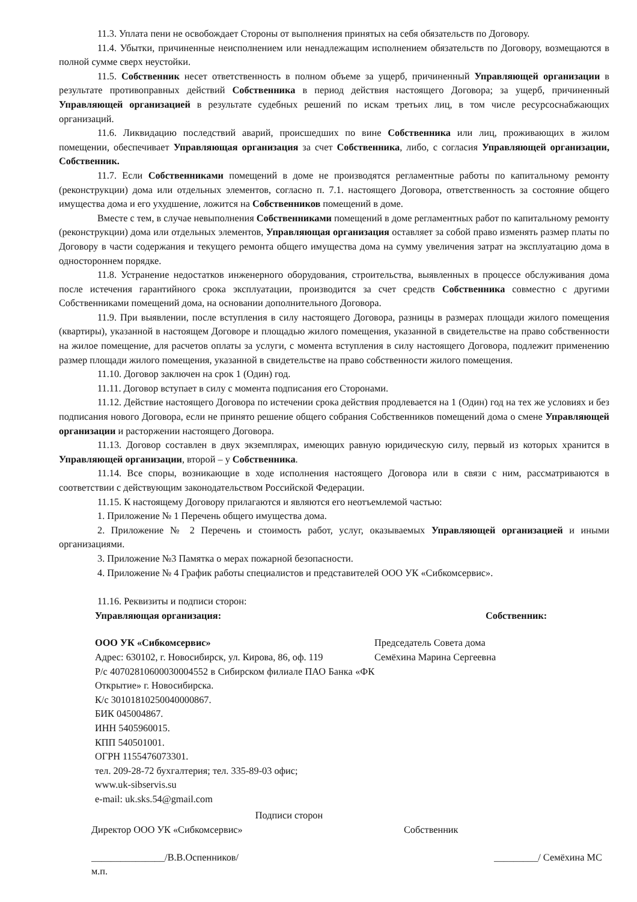11.3. Уплата пени не освобождает Стороны от выполнения принятых на себя обязательств по Договору.
11.4. Убытки, причиненные неисполнением или ненадлежащим исполнением обязательств по Договору, возмещаются в полной сумме сверх неустойки.
11.5. Собственник несет ответственность в полном объеме за ущерб, причиненный Управляющей организации в результате противоправных действий Собственника в период действия настоящего Договора; за ущерб, причиненный Управляющей организацией в результате судебных решений по искам третьих лиц, в том числе ресурсоснабжающих организаций.
11.6. Ликвидацию последствий аварий, происшедших по вине Собственника или лиц, проживающих в жилом помещении, обеспечивает Управляющая организация за счет Собственника, либо, с согласия Управляющей организации, Собственник.
11.7. Если Собственниками помещений в доме не производятся регламентные работы по капитальному ремонту (реконструкции) дома или отдельных элементов, согласно п. 7.1. настоящего Договора, ответственность за состояние общего имущества дома и его ухудшение, ложится на Собственников помещений в доме.
Вместе с тем, в случае невыполнения Собственниками помещений в доме регламентных работ по капитальному ремонту (реконструкции) дома или отдельных элементов, Управляющая организация оставляет за собой право изменять размер платы по Договору в части содержания и текущего ремонта общего имущества дома на сумму увеличения затрат на эксплуатацию дома в одностороннем порядке.
11.8. Устранение недостатков инженерного оборудования, строительства, выявленных в процессе обслуживания дома после истечения гарантийного срока эксплуатации, производится за счет средств Собственника совместно с другими Собственниками помещений дома, на основании дополнительного Договора.
11.9. При выявлении, после вступления в силу настоящего Договора, разницы в размерах площади жилого помещения (квартиры), указанной в настоящем Договоре и площадью жилого помещения, указанной в свидетельстве на право собственности на жилое помещение, для расчетов оплаты за услуги, с момента вступления в силу настоящего Договора, подлежит применению размер площади жилого помещения, указанной в свидетельстве на право собственности жилого помещения.
11.10. Договор заключен на срок 1 (Один) год.
11.11. Договор вступает в силу с момента подписания его Сторонами.
11.12. Действие настоящего Договора по истечении срока действия продлевается на 1 (Один) год на тех же условиях и без подписания нового Договора, если не принято решение общего собрания Собственников помещений дома о смене Управляющей организации и расторжении настоящего Договора.
11.13. Договор составлен в двух экземплярах, имеющих равную юридическую силу, первый из которых хранится в Управляющей организации, второй – у Собственника.
11.14. Все споры, возникающие в ходе исполнения настоящего Договора или в связи с ним, рассматриваются в соответствии с действующим законодательством Российской Федерации.
11.15. К настоящему Договору прилагаются и являются его неотъемлемой частью:
1. Приложение № 1 Перечень общего имущества дома.
2. Приложение № 2 Перечень и стоимость работ, услуг, оказываемых Управляющей организацией и иными организациями.
3. Приложение №3 Памятка о мерах пожарной безопасности.
4. Приложение № 4 График работы специалистов и представителей ООО УК «Сибкомсервис».
11.16. Реквизиты и подписи сторон:
Управляющая организация: Собственник:
ООО УК «Сибкомсервис»
Адрес: 630102, г. Новосибирск, ул. Кирова, 86, оф. 119
Р/с 40702810600030004552 в Сибирском филиале ПАО Банка «ФК Открытие» г. Новосибирска.
К/с 30101810250040000867.
БИК 045004867.
ИНН 5405960015.
КПП 540501001.
ОГРН 1155476073301.
тел. 209-28-72 бухгалтерия; тел. 335-89-03 офис;
www.uk-sibservis.su
e-mail: uk.sks.54@gmail.com
Председатель Совета дома
Семёхина Марина Сергеевна
Подписи сторон
Директор ООО УК «Сибкомсервис» Собственник
_______________/В.В.Оспенников/
м.п.
_________/ Семёхина МС